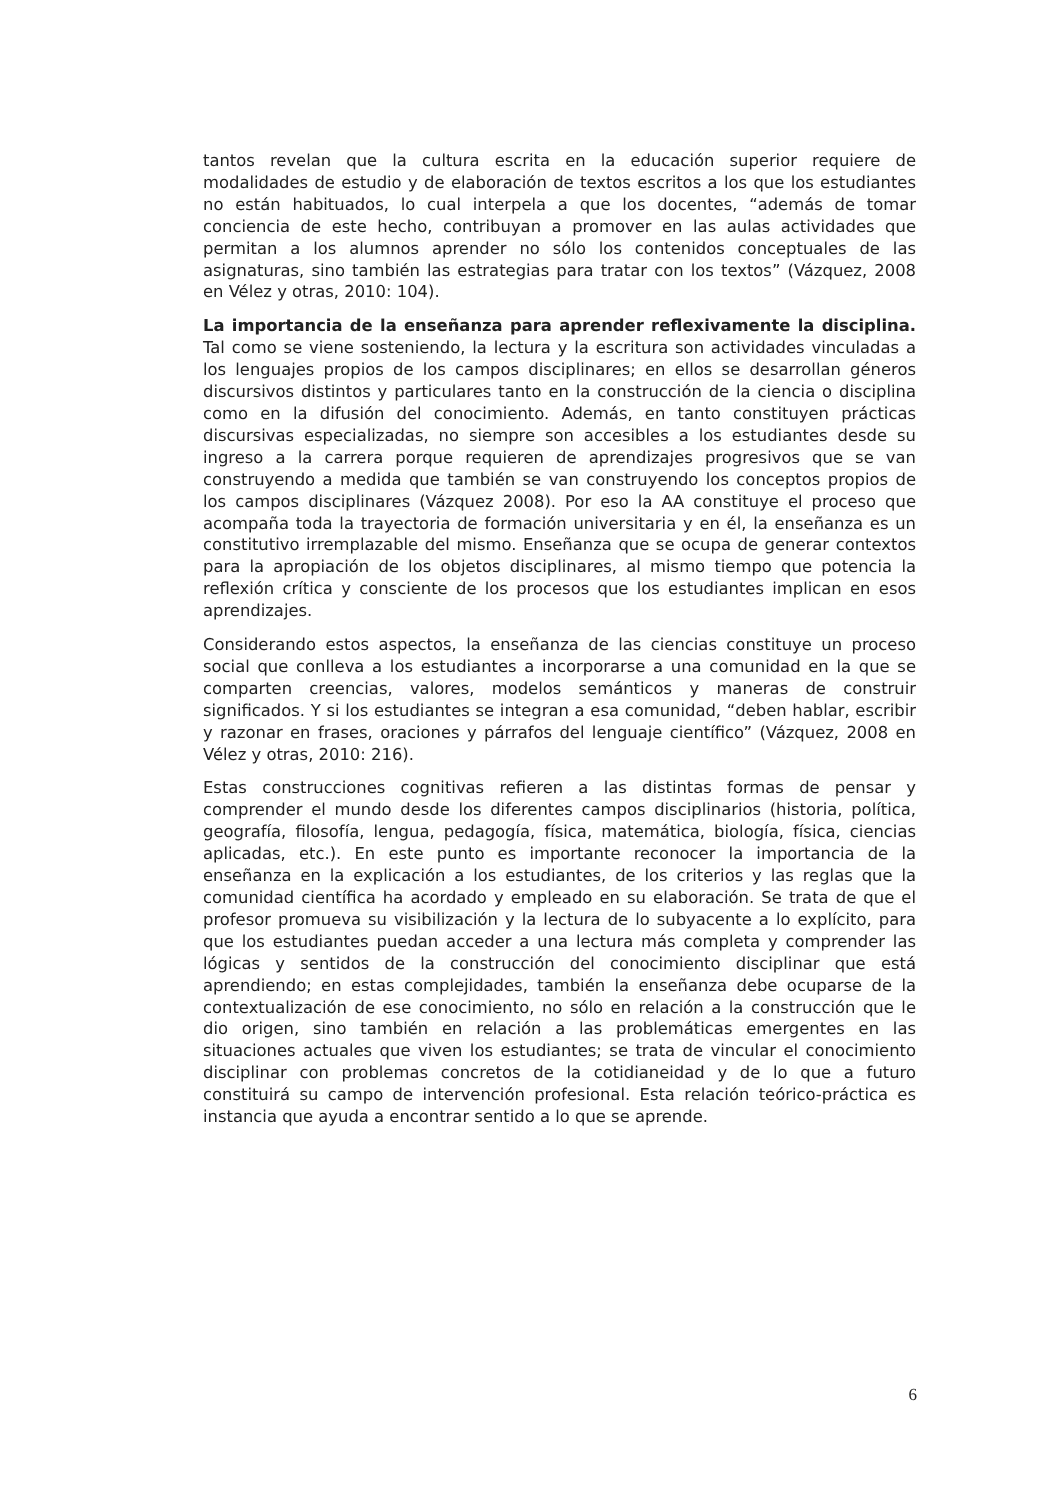tantos revelan que la cultura escrita en la educación superior requiere de modalidades de estudio y de elaboración de textos escritos a los que los estudiantes no están habituados, lo cual interpela a que los docentes, “además de tomar conciencia de este hecho, contribuyan a promover en las aulas actividades que permitan a los alumnos aprender no sólo los contenidos conceptuales de las asignaturas, sino también las estrategias para tratar con los textos” (Vázquez, 2008 en Vélez y otras, 2010: 104).
La importancia de la enseñanza para aprender reflexivamente la disciplina. Tal como se viene sosteniendo, la lectura y la escritura son actividades vinculadas a los lenguajes propios de los campos disciplinares; en ellos se desarrollan géneros discursivos distintos y particulares tanto en la construcción de la ciencia o disciplina como en la difusión del conocimiento. Además, en tanto constituyen prácticas discursivas especializadas, no siempre son accesibles a los estudiantes desde su ingreso a la carrera porque requieren de aprendizajes progresivos que se van construyendo a medida que también se van construyendo los conceptos propios de los campos disciplinares (Vázquez 2008). Por eso la AA constituye el proceso que acompaña toda la trayectoria de formación universitaria y en él, la enseñanza es un constitutivo irremplazable del mismo. Enseñanza que se ocupa de generar contextos para la apropiación de los objetos disciplinares, al mismo tiempo que potencia la reflexión crítica y consciente de los procesos que los estudiantes implican en esos aprendizajes.
Considerando estos aspectos, la enseñanza de las ciencias constituye un proceso social que conlleva a los estudiantes a incorporarse a una comunidad en la que se comparten creencias, valores, modelos semánticos y maneras de construir significados. Y si los estudiantes se integran a esa comunidad, “deben hablar, escribir y razonar en frases, oraciones y párrafos del lenguaje científico” (Vázquez, 2008 en Vélez y otras, 2010: 216).
Estas construcciones cognitivas refieren a las distintas formas de pensar y comprender el mundo desde los diferentes campos disciplinarios (historia, política, geografía, filosofía, lengua, pedagogía, física, matemática, biología, física, ciencias aplicadas, etc.). En este punto es importante reconocer la importancia de la enseñanza en la explicación a los estudiantes, de los criterios y las reglas que la comunidad científica ha acordado y empleado en su elaboración. Se trata de que el profesor promueva su visibilización y la lectura de lo subyacente a lo explícito, para que los estudiantes puedan acceder a una lectura más completa y comprender las lógicas y sentidos de la construcción del conocimiento disciplinar que está aprendiendo; en estas complejidades, también la enseñanza debe ocuparse de la contextualización de ese conocimiento, no sólo en relación a la construcción que le dio origen, sino también en relación a las problemáticas emergentes en las situaciones actuales que viven los estudiantes; se trata de vincular el conocimiento disciplinar con problemas concretos de la cotidianeidad y de lo que a futuro constituirá su campo de intervención profesional. Esta relación teórico-práctica es instancia que ayuda a encontrar sentido a lo que se aprende.
6